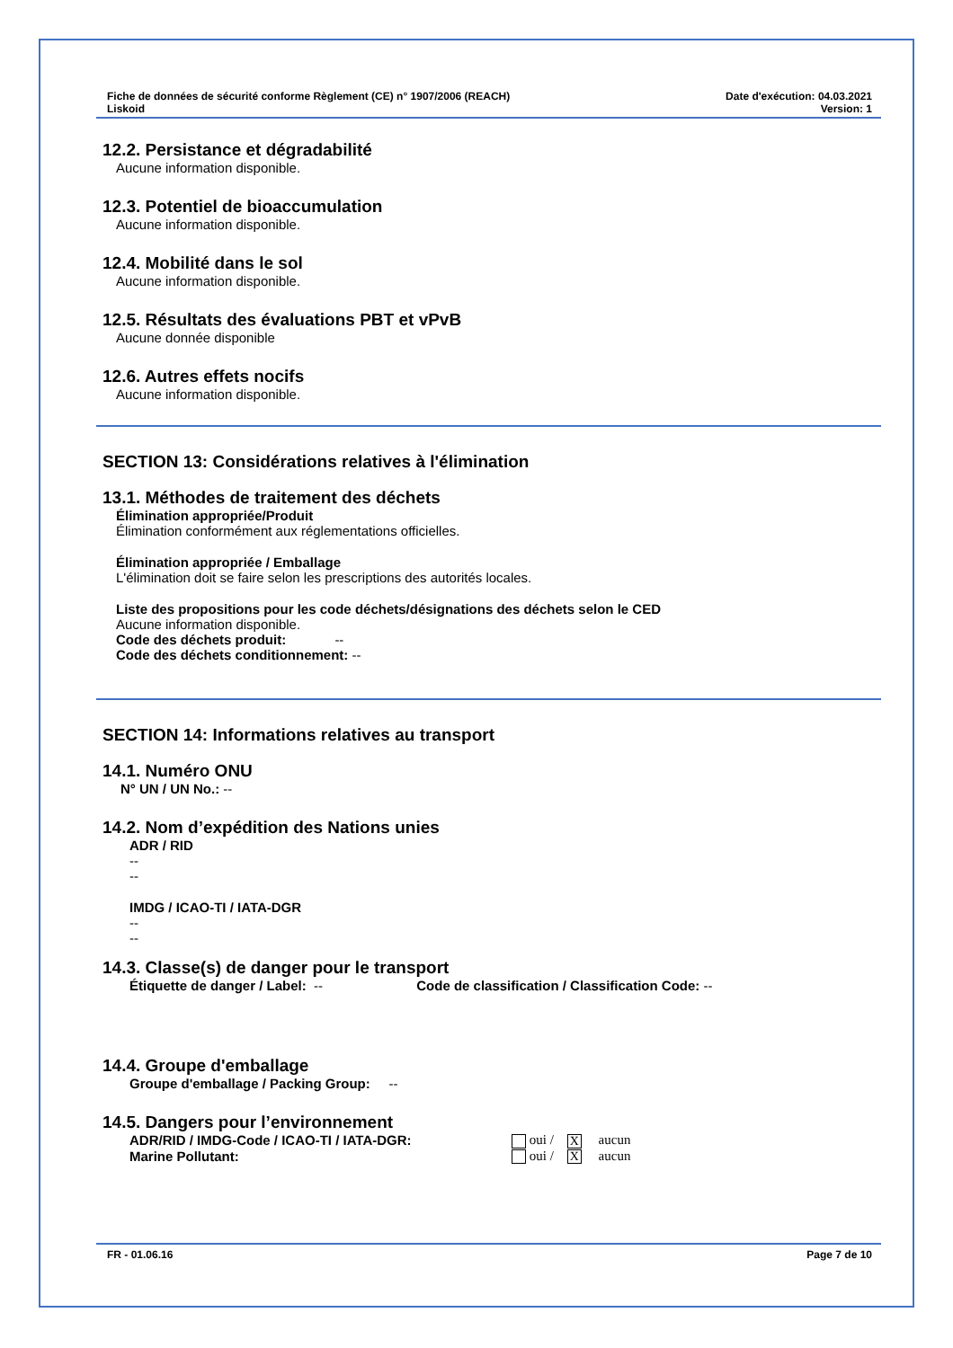Fiche de données de sécurité conforme Règlement (CE) n° 1907/2006 (REACH)
Liskoid
Date d'exécution: 04.03.2021
Version: 1
12.2. Persistance et dégradabilité
Aucune information disponible.
12.3. Potentiel de bioaccumulation
Aucune information disponible.
12.4. Mobilité dans le sol
Aucune information disponible.
12.5. Résultats des évaluations PBT et vPvB
Aucune donnée disponible
12.6. Autres effets nocifs
Aucune information disponible.
SECTION 13: Considérations relatives à l'élimination
13.1. Méthodes de traitement des déchets
Élimination appropriée/Produit
Élimination conformément aux réglementations officielles.
Élimination appropriée / Emballage
L'élimination doit se faire selon les prescriptions des autorités locales.
Liste des propositions pour les code déchets/désignations des déchets selon le CED
Aucune information disponible.
Code des déchets produit: --
Code des déchets conditionnement: --
SECTION 14: Informations relatives au transport
14.1. Numéro ONU
N° UN / UN No.: --
14.2. Nom d’expédition des Nations unies
ADR / RID
--
--
IMDG / ICAO-TI / IATA-DGR
--
--
14.3. Classe(s) de danger pour le transport
Étiquette de danger / Label: -- Code de classification / Classification Code: --
14.4. Groupe d'emballage
Groupe d'emballage / Packing Group: --
14.5. Dangers pour l’environnement
ADR/RID / IMDG-Code / ICAO-TI / IATA-DGR: oui / X aucun
Marine Pollutant: oui / X aucun
FR - 01.06.16 Page 7 de 10